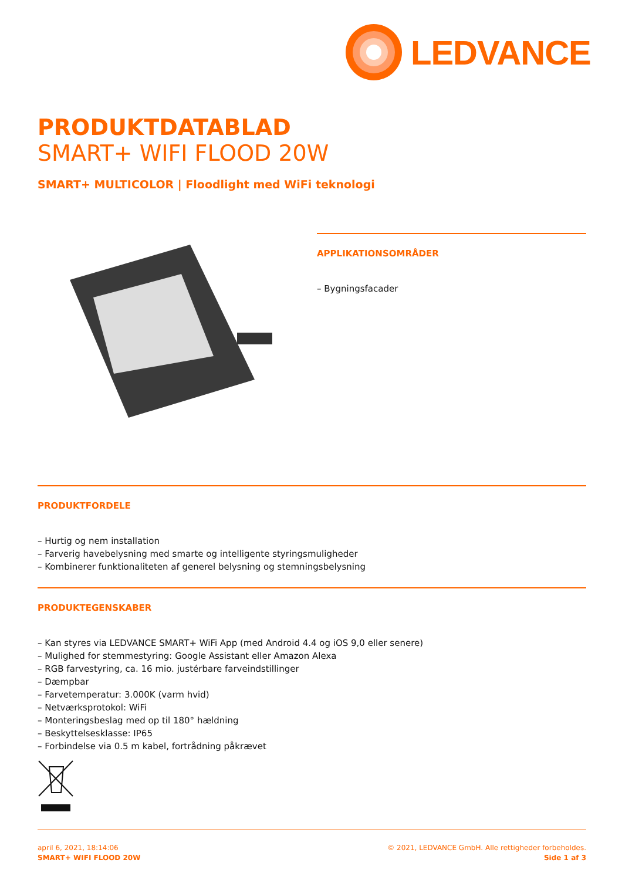LEDVANCE
PRODUKTDATABLAD
SMART+ WIFI FLOOD 20W
SMART+ MULTICOLOR | Floodlight med WiFi teknologi
APPLIKATIONSOMRÅDER
– Bygningsfacader
PRODUKTFORDELE
– Hurtig og nem installation
– Farverig havebelysning med smarte og intelligente styringsmuligheder
– Kombinerer funktionaliteten af generel belysning og stemningsbelysning
PRODUKTEGENSKABER
– Kan styres via LEDVANCE SMART+ WiFi App (med Android 4.4 og iOS 9,0 eller senere)
– Mulighed for stemmestyring: Google Assistant eller Amazon Alexa
– RGB farvestyring, ca. 16 mio. justérbare farveindstillinger
– Dæmpbar
– Farvetemperatur: 3.000K (varm hvid)
– Netværksprotokol: WiFi
– Monteringsbeslag med op til 180° hældning
– Beskyttelsesklasse: IP65
– Forbindelse via 0.5 m kabel, fortrådning påkrævet
april 6, 2021, 18:14:06
SMART+ WIFI FLOOD 20W
© 2021, LEDVANCE GmbH. Alle rettigheder forbeholdes.
Side 1 af 3